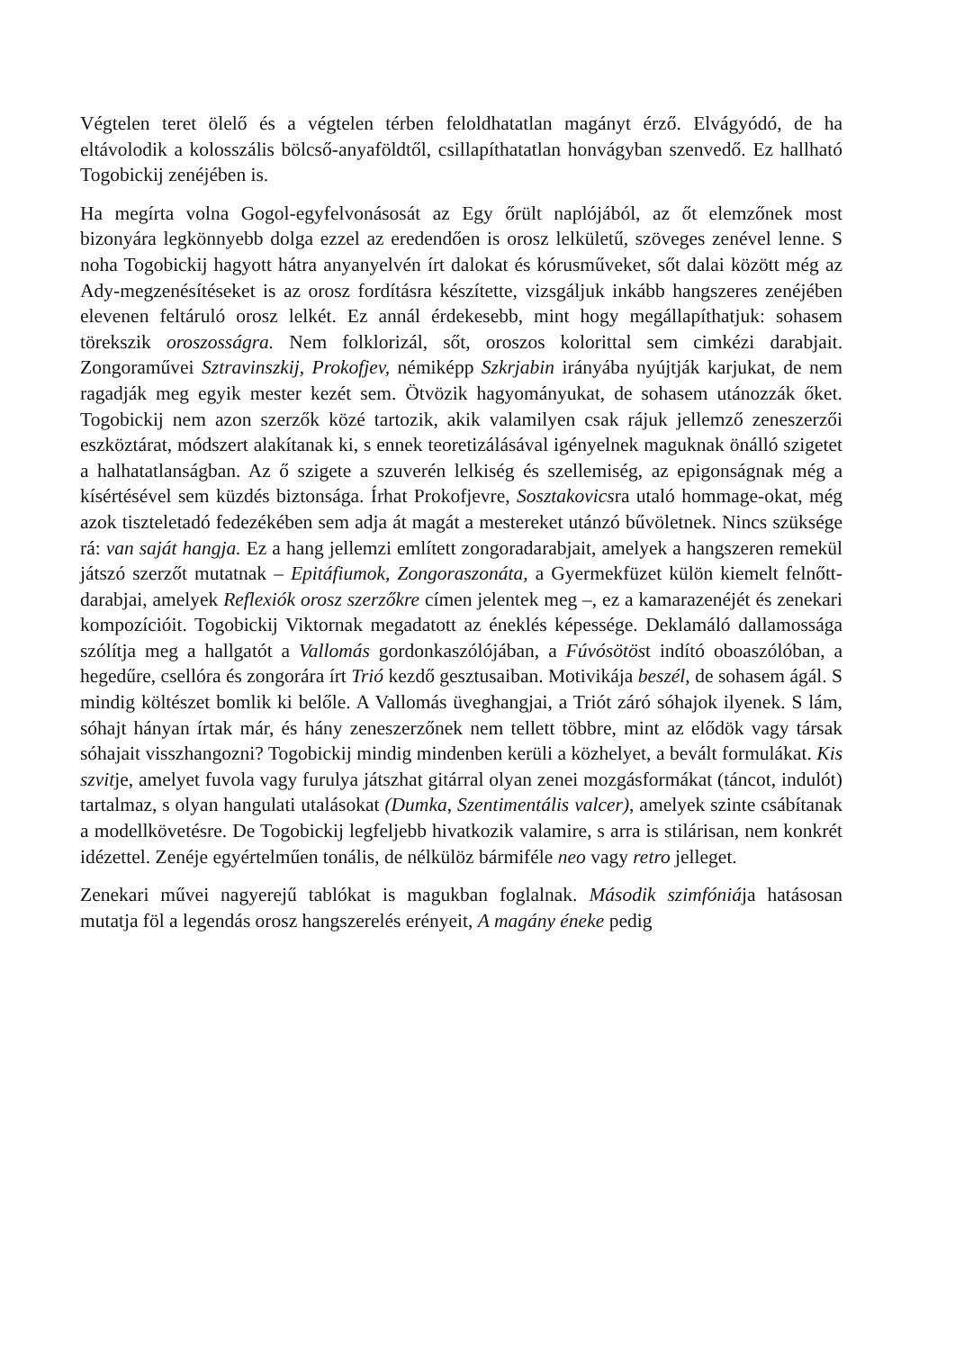Végtelen teret ölelő és a végtelen térben feloldhatatlan magányt érző. Elvágyódó, de ha eltávolodik a kolosszális bölcső-anyaföldtől, csillapíthatatlan honvágyban szenvedő. Ez hallható Togobickij zenéjében is.
Ha megírta volna Gogol-egyfelvonásosát az Egy őrült naplójából, az őt elemzőnek most bizonyára legkönnyebb dolga ezzel az eredendően is orosz lelkületű, szöveges zenével lenne. S noha Togobickij hagyott hátra anyanyelvén írt dalokat és kórusműveket, sőt dalai között még az Ady-megzenésítéseket is az orosz fordításra készítette, vizsgáljuk inkább hangszeres zenéjében elevenen feltáruló orosz lelkét. Ez annál érdekesebb, mint hogy megállapíthatjuk: sohasem törekszik oroszosságra. Nem folklorizál, sőt, oroszos kolorittal sem cimkézi darabjait. Zongoraművei Sztravinszkij, Prokofjev, némiképp Szkrjabin irányába nyújtják karjukat, de nem ragadják meg egyik mester kezét sem. Ötvözik hagyományukat, de sohasem utánozzák őket. Togobickij nem azon szerzők közé tartozik, akik valamilyen csak rájuk jellemző zeneszerzői eszköztárat, módszert alakítanak ki, s ennek teoretizálásával igényelnek maguknak önálló szigetet a halhatatlanságban. Az ő szigete a szuverén lelkiség és szellemiség, az epigonságnak még a kísértésével sem küzdés biztonsága. Írhat Prokofjevre, Sosztakovicsra utaló hommage-okat, még azok tiszteletadó fedezékében sem adja át magát a mestereket utánzó bűvöletnek. Nincs szüksége rá: van saját hangja. Ez a hang jellemzi említett zongoradarabjait, amelyek a hangszeren remekül játszó szerzőt mutatnak – Epitáfiumok, Zongoraszonáta, a Gyermekfüzet külön kiemelt felnőtt-darabjai, amelyek Reflexiók orosz szerzőkre címen jelentek meg –, ez a kamarazenéjét és zenekari kompozícióit. Togobickij Viktornak megadatott az éneklés képessége. Deklamáló dallamossága szólítja meg a hallgatót a Vallomás gordonkaszólójában, a Fúvósötöst indító oboaszólóban, a hegedűre, csellóra és zongorára írt Trió kezdő gesztusaiban. Motivikája beszél, de sohasem ágál. S mindig költészet bomlik ki belőle. A Vallomás üveghangjai, a Triót záró sóhajok ilyenek. S lám, sóhajt hányan írtak már, és hány zeneszerzőnek nem tellett többre, mint az elődök vagy társak sóhajait visszhangozni? Togobickij mindig mindenben kerüli a közhelyet, a bevált formulákat. Kis szvitje, amelyet fuvola vagy furulya játszhat gitárral olyan zenei mozgásformákat (táncot, indulót) tartalmaz, s olyan hangulati utalásokat (Dumka, Szentimentális valcer), amelyek szinte csábítanak a modellkövetésre. De Togobickij legfeljebb hivatkozik valamire, s arra is stilárisan, nem konkrét idézettel. Zenéje egyértelműen tonális, de nélkülöz bármiféle neo vagy retro jelleget.
Zenekari művei nagyerejű tablókat is magukban foglalnak. Második szimfóniája hatásosan mutatja föl a legendás orosz hangszerelés erényeit, A magány éneke pedig